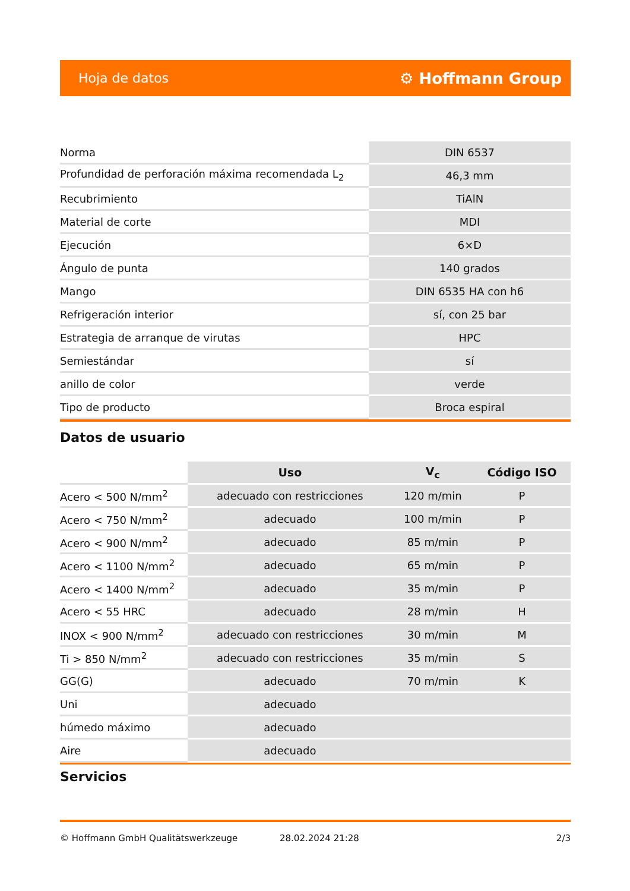Hoja de datos ⚙ Hoffmann Group
| Norma | DIN 6537 |
| Profundidad de perforación máxima recomendada L<sub>2</sub> | 46,3 mm |
| Recubrimiento | TiAlN |
| Material de corte | MDI |
| Ejecución | 6×D |
| Ángulo de punta | 140 grados |
| Mango | DIN 6535 HA con h6 |
| Refrigeración interior | sí, con 25 bar |
| Estrategia de arranque de virutas | HPC |
| Semiestándar | sí |
| anillo de color | verde |
| Tipo de producto | Broca espiral |
Datos de usuario
| | Uso | V<sub>c</sub> | Código ISO |
| --- | --- | --- | --- |
| Acero < 500 N/mm<sup>2</sup> | adecuado con restricciones | 120 m/min | P |
| Acero < 750 N/mm<sup>2</sup> | adecuado | 100 m/min | P |
| Acero < 900 N/mm<sup>2</sup> | adecuado | 85 m/min | P |
| Acero < 1100 N/mm<sup>2</sup> | adecuado | 65 m/min | P |
| Acero < 1400 N/mm<sup>2</sup> | adecuado | 35 m/min | P |
| Acero < 55 HRC | adecuado | 28 m/min | H |
| INOX < 900 N/mm<sup>2</sup> | adecuado con restricciones | 30 m/min | M |
| Ti > 850 N/mm<sup>2</sup> | adecuado con restricciones | 35 m/min | S |
| GG(G) | adecuado | 70 m/min | K |
| Uni | adecuado | | |
| húmedo máximo | adecuado | | |
| Aire | adecuado | | |
Servicios
© Hoffmann GmbH Qualitätswerkzeuge 28.02.2024 21:28 2/3